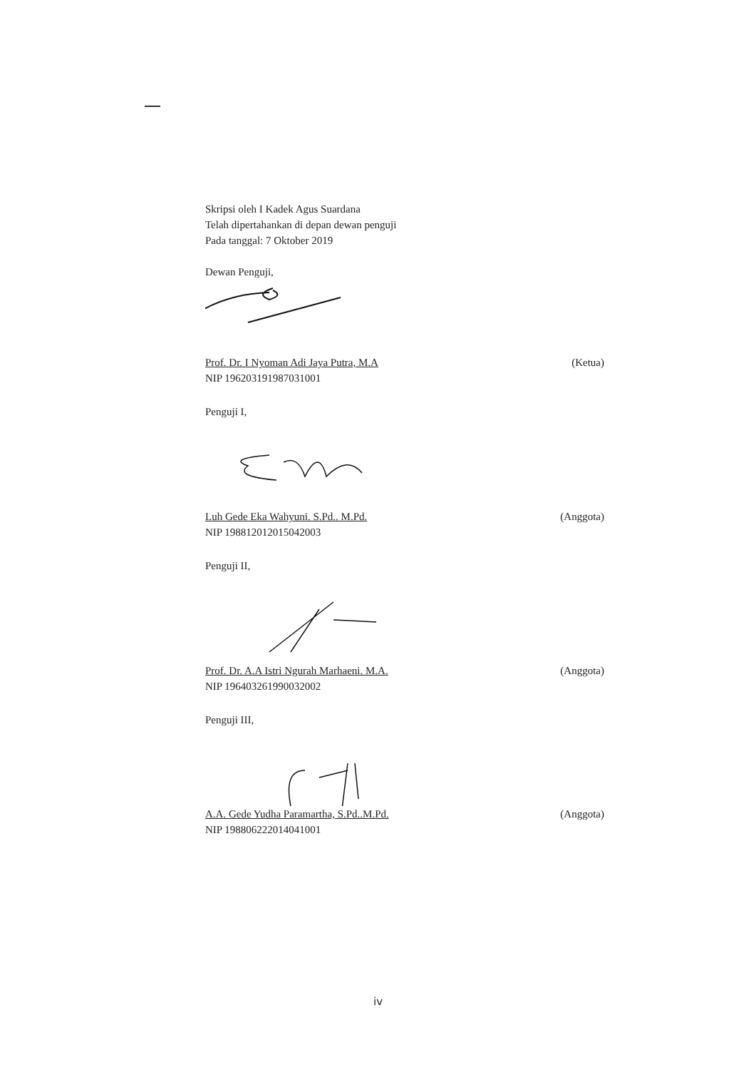Skripsi oleh I Kadek Agus Suardana
Telah dipertahankan di depan dewan penguji
Pada tanggal: 7 Oktober 2019
Dewan Penguji,
Prof. Dr. I Nyoman Adi Jaya Putra, M.A
NIP 196203191987031001
(Ketua)
Penguji I,
Luh Gede Eka Wahyuni. S.Pd.. M.Pd.
NIP 198812012015042003
(Anggota)
Penguji II,
Prof. Dr. A.A Istri Ngurah Marhaeni. M.A.
NIP 196403261990032002
(Anggota)
Penguji III,
A.A. Gede Yudha Paramartha, S.Pd..M.Pd.
NIP 198806222014041001
(Anggota)
iv